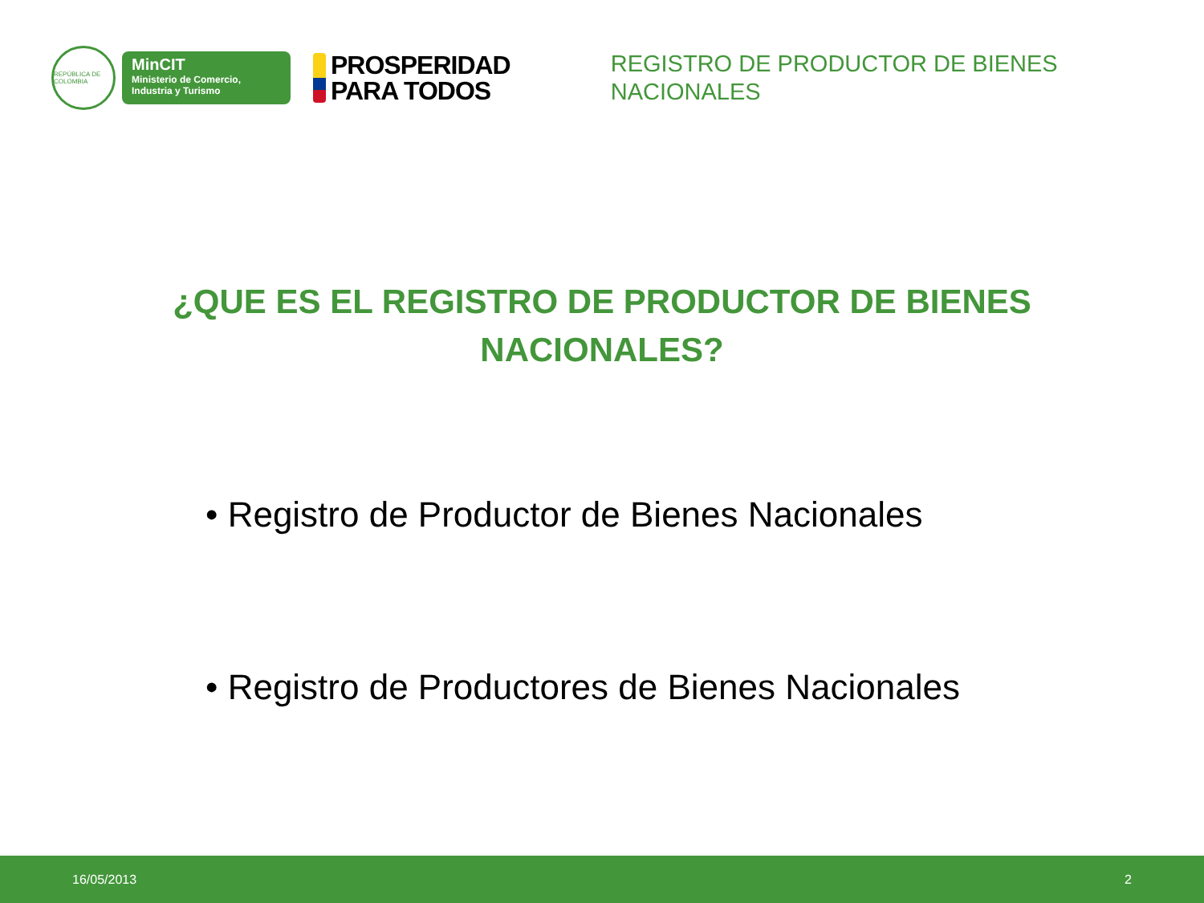REPÚBLICA DE COLOMBIA
MinCIT
Ministerio de Comercio,
Industria y Turismo
PROSPERIDAD
PARA TODOS
REGISTRO DE PRODUCTOR DE BIENES NACIONALES
¿QUE ES EL REGISTRO DE PRODUCTOR DE BIENES NACIONALES?
• Registro de Productor de Bienes Nacionales
• Registro de Productores de Bienes Nacionales
16/05/2013 2